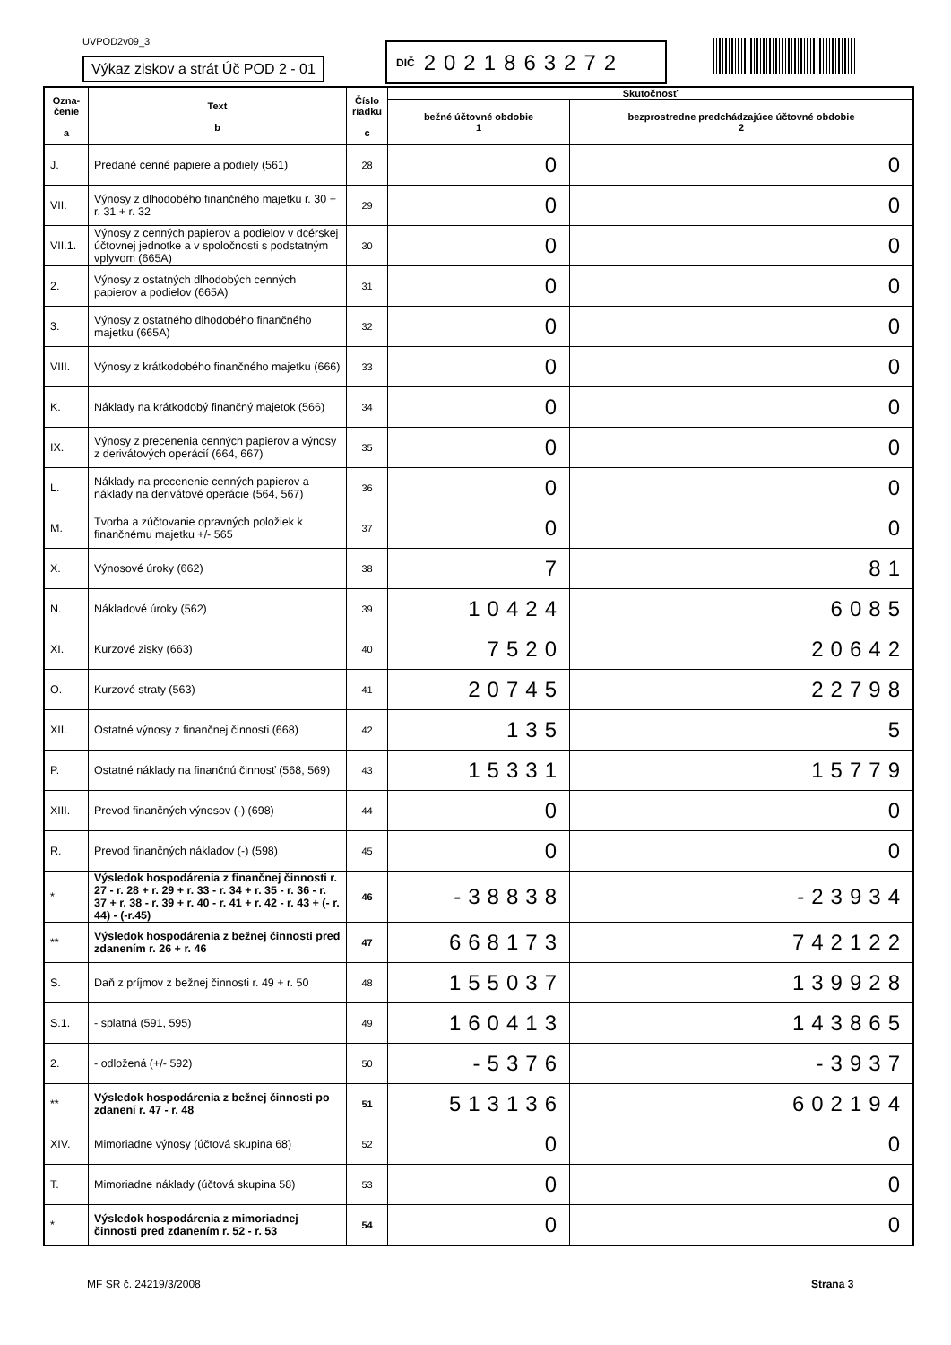UVPOD2v09_3
Výkaz ziskov a strát Úč POD 2 - 01
DIČ 2021863272
| Ozna- čenie a | Text b | Číslo riadku c | Skutočnosť | |
| --- | --- | --- | --- | --- |
| | | | bežné účtovné obdobie 1 | bezprostredne predchádzajúce účtovné obdobie 2 |
| J. | Predané cenné papiere a podiely (561) | 28 | 0 | 0 |
| VII. | Výnosy z dlhodobého finančného majetku r. 30 + r. 31 + r. 32 | 29 | 0 | 0 |
| VII.1. | Výnosy z cenných papierov a podielov v dcérskej účtovnej jednotke a v spoločnosti s podstatným vplyvom (665A) | 30 | 0 | 0 |
| 2. | Výnosy z ostatných dlhodobých cenných papierov a podielov (665A) | 31 | 0 | 0 |
| 3. | Výnosy z ostatného dlhodobého finančného majetku (665A) | 32 | 0 | 0 |
| VIII. | Výnosy z krátkodobého finančného majetku (666) | 33 | 0 | 0 |
| K. | Náklady na krátkodobý finančný majetok (566) | 34 | 0 | 0 |
| IX. | Výnosy z precenenia cenných papierov a výnosy z derivátových operácií (664, 667) | 35 | 0 | 0 |
| L. | Náklady na precenenie cenných papierov a náklady na derivátové operácie (564, 567) | 36 | 0 | 0 |
| M. | Tvorba a zúčtovanie opravných položiek k finančnému majetku +/- 565 | 37 | 0 | 0 |
| X. | Výnosové úroky (662) | 38 | 7 | 81 |
| N. | Nákladové úroky (562) | 39 | 10424 | 6085 |
| XI. | Kurzové zisky (663) | 40 | 7520 | 20642 |
| O. | Kurzové straty (563) | 41 | 20745 | 22798 |
| XII. | Ostatné výnosy z finančnej činnosti (668) | 42 | 135 | 5 |
| P. | Ostatné náklady na finančnú činnosť (568, 569) | 43 | 15331 | 15779 |
| XIII. | Prevod finančných výnosov (-) (698) | 44 | 0 | 0 |
| R. | Prevod finančných nákladov (-) (598) | 45 | 0 | 0 |
| * | Výsledok hospodárenia z finančnej činnosti r. 27 - r. 28 + r. 29 + r. 33 - r. 34 + r. 35 - r. 36 - r. 37 + r. 38 - r. 39 + r. 40 - r. 41 + r. 42 - r. 43 + (- r. 44) - (-r.45) | 46 | -38838 | -23934 |
| ** | Výsledok hospodárenia z bežnej činnosti pred zdanením r. 26 + r. 46 | 47 | 668173 | 742122 |
| S. | Daň z príjmov z bežnej činnosti r. 49 + r. 50 | 48 | 155037 | 139928 |
| S.1. | - splatná (591, 595) | 49 | 160413 | 143865 |
| 2. | - odložená (+/- 592) | 50 | -5376 | -3937 |
| ** | Výsledok hospodárenia z bežnej činnosti po zdanení r. 47 - r. 48 | 51 | 513136 | 602194 |
| XIV. | Mimoriadne výnosy (účtová skupina 68) | 52 | 0 | 0 |
| T. | Mimoriadne náklady (účtová skupina 58) | 53 | 0 | 0 |
| * | Výsledok hospodárenia z mimoriadnej činnosti pred zdanením r. 52 - r. 53 | 54 | 0 | 0 |
MF SR č. 24219/3/2008 Strana 3